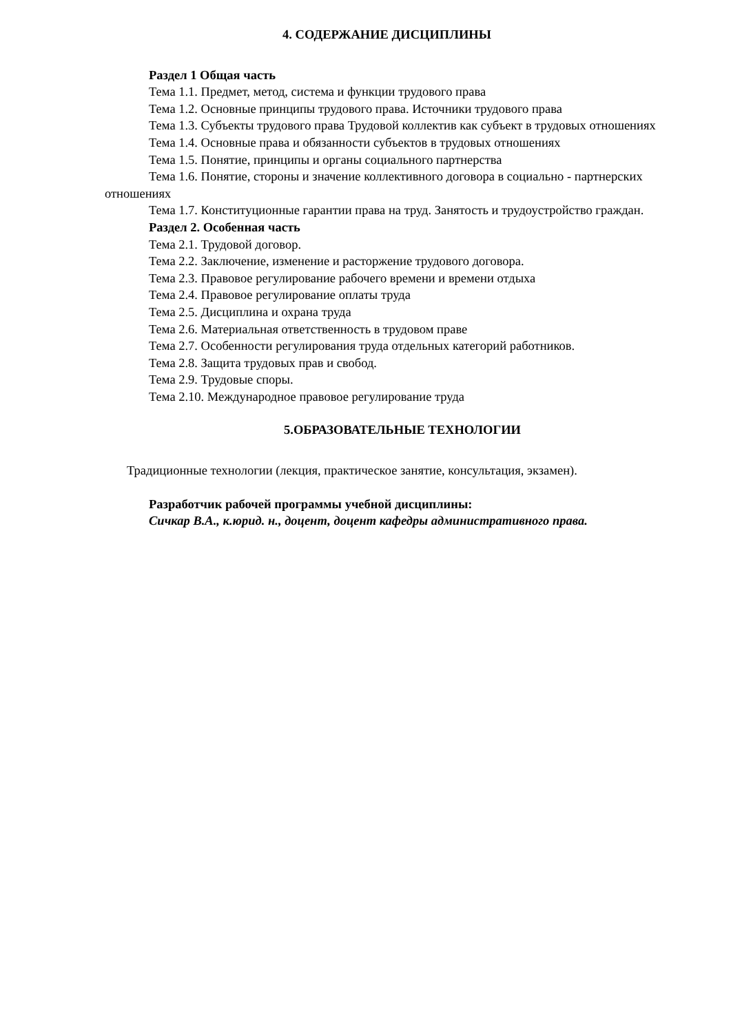4. СОДЕРЖАНИЕ ДИСЦИПЛИНЫ
Раздел 1 Общая часть
Тема 1.1. Предмет, метод, система и функции трудового права
Тема 1.2. Основные принципы трудового права. Источники трудового права
Тема 1.3. Субъекты трудового права Трудовой коллектив как субъект в трудовых отношениях
Тема 1.4. Основные права и обязанности субъектов в трудовых отношениях
Тема 1.5. Понятие, принципы и органы социального партнерства
Тема 1.6. Понятие, стороны и значение коллективного договора в социально - партнерских отношениях
Тема 1.7. Конституционные гарантии права на труд. Занятость и трудоустройство граждан.
Раздел 2. Особенная часть
Тема 2.1. Трудовой договор.
Тема 2.2. Заключение, изменение и расторжение трудового договора.
Тема 2.3. Правовое регулирование рабочего времени и времени отдыха
Тема 2.4. Правовое регулирование оплаты труда
Тема 2.5. Дисциплина и охрана труда
Тема 2.6. Материальная ответственность в трудовом праве
Тема 2.7. Особенности регулирования труда отдельных категорий работников.
Тема 2.8. Защита трудовых прав и свобод.
Тема 2.9. Трудовые споры.
Тема 2.10. Международное правовое регулирование труда
5.ОБРАЗОВАТЕЛЬНЫЕ ТЕХНОЛОГИИ
Традиционные технологии (лекция, практическое занятие, консультация, экзамен).
Разработчик рабочей программы учебной дисциплины:
Сичкар В.А., к.юрид. н., доцент, доцент кафедры административного права.